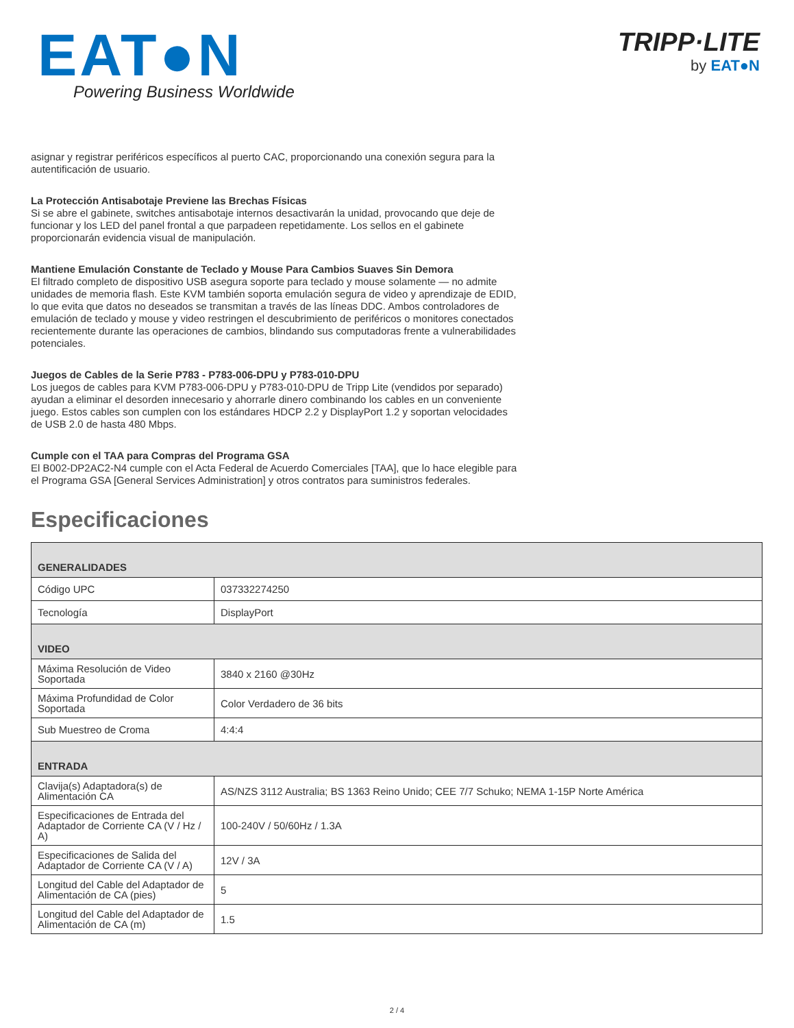EAT●N
Powering Business Worldwide
TRIPP·LITE
by EAT●N
asignar y registrar periféricos específicos al puerto CAC, proporcionando una conexión segura para la autentificación de usuario.
La Protección Antisabotaje Previene las Brechas Físicas
Si se abre el gabinete, switches antisabotaje internos desactivarán la unidad, provocando que deje de funcionar y los LED del panel frontal a que parpadeen repetidamente. Los sellos en el gabinete proporcionarán evidencia visual de manipulación.
Mantiene Emulación Constante de Teclado y Mouse Para Cambios Suaves Sin Demora
El filtrado completo de dispositivo USB asegura soporte para teclado y mouse solamente — no admite unidades de memoria flash. Este KVM también soporta emulación segura de video y aprendizaje de EDID, lo que evita que datos no deseados se transmitan a través de las líneas DDC. Ambos controladores de emulación de teclado y mouse y video restringen el descubrimiento de periféricos o monitores conectados recientemente durante las operaciones de cambios, blindando sus computadoras frente a vulnerabilidades potenciales.
Juegos de Cables de la Serie P783 - P783-006-DPU y P783-010-DPU
Los juegos de cables para KVM P783-006-DPU y P783-010-DPU de Tripp Lite (vendidos por separado) ayudan a eliminar el desorden innecesario y ahorrarle dinero combinando los cables en un conveniente juego. Estos cables son cumplen con los estándares HDCP 2.2 y DisplayPort 1.2 y soportan velocidades de USB 2.0 de hasta 480 Mbps.
Cumple con el TAA para Compras del Programa GSA
El B002-DP2AC2-N4 cumple con el Acta Federal de Acuerdo Comerciales [TAA], que lo hace elegible para el Programa GSA [General Services Administration] y otros contratos para suministros federales.
Especificaciones
| GENERALIDADES | |
| --- | --- |
| Código UPC | 037332274250 |
| Tecnología | DisplayPort |
| VIDEO | |
| Máxima Resolución de Video Soportada | 3840 x 2160 @30Hz |
| Máxima Profundidad de Color Soportada | Color Verdadero de 36 bits |
| Sub Muestreo de Croma | 4:4:4 |
| ENTRADA | |
| Clavija(s) Adaptadora(s) de Alimentación CA | AS/NZS 3112 Australia; BS 1363 Reino Unido; CEE 7/7 Schuko; NEMA 1-15P Norte América |
| Especificaciones de Entrada del Adaptador de Corriente CA (V / Hz / A) | 100-240V / 50/60Hz / 1.3A |
| Especificaciones de Salida del Adaptador de Corriente CA (V / A) | 12V / 3A |
| Longitud del Cable del Adaptador de Alimentación de CA (pies) | 5 |
| Longitud del Cable del Adaptador de Alimentación de CA (m) | 1.5 |
2 / 4